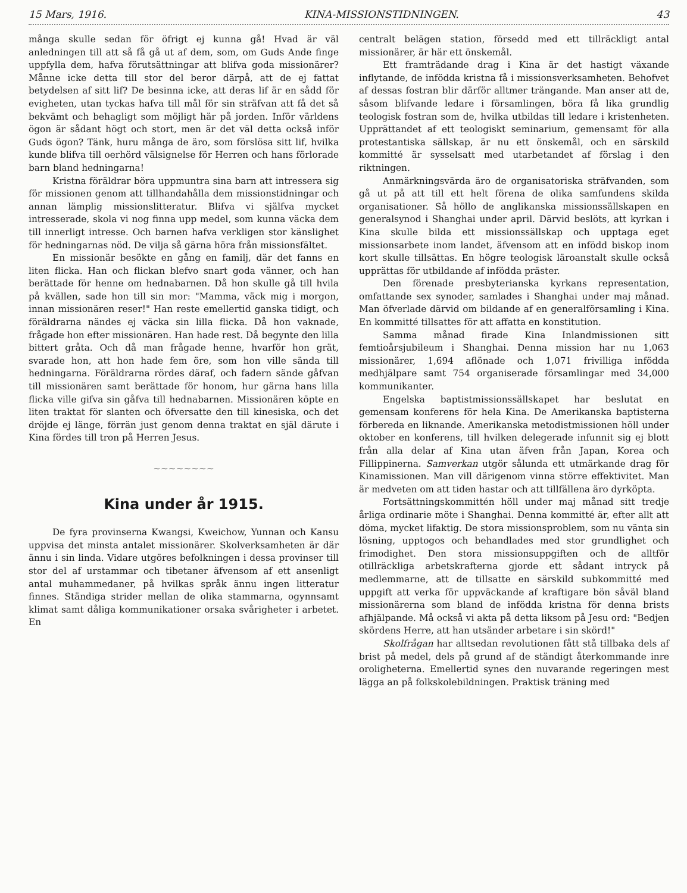15 Mars, 1916. KINA-MISSIONSTIDNINGEN. 43
många skulle sedan för öfrigt ej kunna gå! Hvad är väl anledningen till att så få gå ut af dem, som, om Guds Ande finge uppfylla dem, hafva förutsättningar att blifva goda missionärer? Månne icke detta till stor del beror därpå, att de ej fattat betydelsen af sitt lif? De besinna icke, att deras lif är en sådd för evigheten, utan tyckas hafva till mål för sin sträfvan att få det så bekvämt och behagligt som möjligt här på jorden. Inför världens ögon är sådant högt och stort, men är det väl detta också inför Guds ögon? Tänk, huru många de äro, som förslösa sitt lif, hvilka kunde blifva till oerhörd välsignelse för Herren och hans förlorade barn bland hedningarna!
Kristna föräldrar böra uppmuntra sina barn att intressera sig för missionen genom att tillhandahålla dem missionstidningar och annan lämplig missionslitteratur. Blifva vi själfva mycket intresserade, skola vi nog finna upp medel, som kunna väcka dem till innerligt intresse. Och barnen hafva verkligen stor känslighet för hedningarnas nöd. De vilja så gärna höra från missionsfältet.
En missionär besökte en gång en familj, där det fanns en liten flicka. Han och flickan blefvo snart goda vänner, och han berättade för henne om hednabarnen. Då hon skulle gå till hvila på kvällen, sade hon till sin mor: "Mamma, väck mig i morgon, innan missionären reser!" Han reste emellertid ganska tidigt, och föräldrarna nändes ej väcka sin lilla flicka. Då hon vaknade, frågade hon efter missionären. Han hade rest. Då begynte den lilla bittert gråta. Och då man frågade henne, hvarför hon grät, svarade hon, att hon hade fem öre, som hon ville sända till hedningarna. Föräldrarna rördes däraf, och fadern sände gåfvan till missionären samt berättade för honom, hur gärna hans lilla flicka ville gifva sin gåfva till hednabarnen. Missionären köpte en liten traktat för slanten och öfversatte den till kinesiska, och det dröjde ej länge, förrän just genom denna traktat en själ därute i Kina fördes till tron på Herren Jesus.
~~~~~~~~
Kina under år 1915.
De fyra provinserna Kwangsi, Kweichow, Yunnan och Kansu uppvisa det minsta antalet missionärer. Skolverksamheten är där ännu i sin linda. Vidare utgöres befolkningen i dessa provinser till stor del af urstammar och tibetaner äfvensom af ett ansenligt antal muhammedaner, på hvilkas språk ännu ingen litteratur finnes. Ständiga strider mellan de olika stammarna, ogynnsamt klimat samt dåliga kommunikationer orsaka svårigheter i arbetet. En
centralt belägen station, försedd med ett tillräckligt antal missionärer, är här ett önskemål.
Ett framträdande drag i Kina är det hastigt växande inflytande, de infödda kristna få i missionsverksamheten. Behofvet af dessas fostran blir därför alltmer trängande. Man anser att de, såsom blifvande ledare i församlingen, böra få lika grundlig teologisk fostran som de, hvilka utbildas till ledare i kristenheten. Upprättandet af ett teologiskt seminarium, gemensamt för alla protestantiska sällskap, är nu ett önskemål, och en särskild kommitté är sysselsatt med utarbetandet af förslag i den riktningen.
Anmärkningsvärda äro de organisatoriska sträfvanden, som gå ut på att till ett helt förena de olika samfundens skilda organisationer. Så höllo de anglikanska missionssällskapen en generalsynod i Shanghai under april. Därvid beslöts, att kyrkan i Kina skulle bilda ett missionssällskap och upptaga eget missionsarbete inom landet, äfvensom att en infödd biskop inom kort skulle tillsättas. En högre teologisk läroanstalt skulle också upprättas för utbildande af infödda präster.
Den förenade presbyterianska kyrkans representation, omfattande sex synoder, samlades i Shanghai under maj månad. Man öfverlade därvid om bildande af en generalförsamling i Kina. En kommitté tillsattes för att affatta en konstitution.
Samma månad firade Kina Inlandmissionen sitt femtioårsjubileum i Shanghai. Denna mission har nu 1,063 missionärer, 1,694 aflönade och 1,071 frivilliga infödda medhjälpare samt 754 organiserade församlingar med 34,000 kommunikanter.
Engelska baptistmissionssällskapet har beslutat en gemensam konferens för hela Kina. De Amerikanska baptisterna förbereda en liknande. Amerikanska metodistmissionen höll under oktober en konferens, till hvilken delegerade infunnit sig ej blott från alla delar af Kina utan äfven från Japan, Korea och Fillippinerna. Samverkan utgör sålunda ett utmärkande drag för Kinamissionen. Man vill därigenom vinna större effektivitet. Man är medveten om att tiden hastar och att tillfällena äro dyrköpta.
Fortsättningskommittén höll under maj månad sitt tredje årliga ordinarie möte i Shanghai. Denna kommitté är, efter allt att döma, mycket lifaktig. De stora missionsproblem, som nu vänta sin lösning, upptogos och behandlades med stor grundlighet och frimodighet. Den stora missionsuppgiften och de alltför otillräckliga arbetskrafterna gjorde ett sådant intryck på medlemmarne, att de tillsatte en särskild subkommitté med uppgift att verka för uppväckande af kraftigare bön såväl bland missionärerna som bland de infödda kristna för denna brists afhjälpande. Må också vi akta på detta liksom på Jesu ord: "Bedjen skördens Herre, att han utsänder arbetare i sin skörd!"
Skolfrågan har alltsedan revolutionen fått stå tillbaka dels af brist på medel, dels på grund af de ständigt återkommande inre oroligheterna. Emellertid synes den nuvarande regeringen mest lägga an på folkskolebildningen. Praktisk träning med